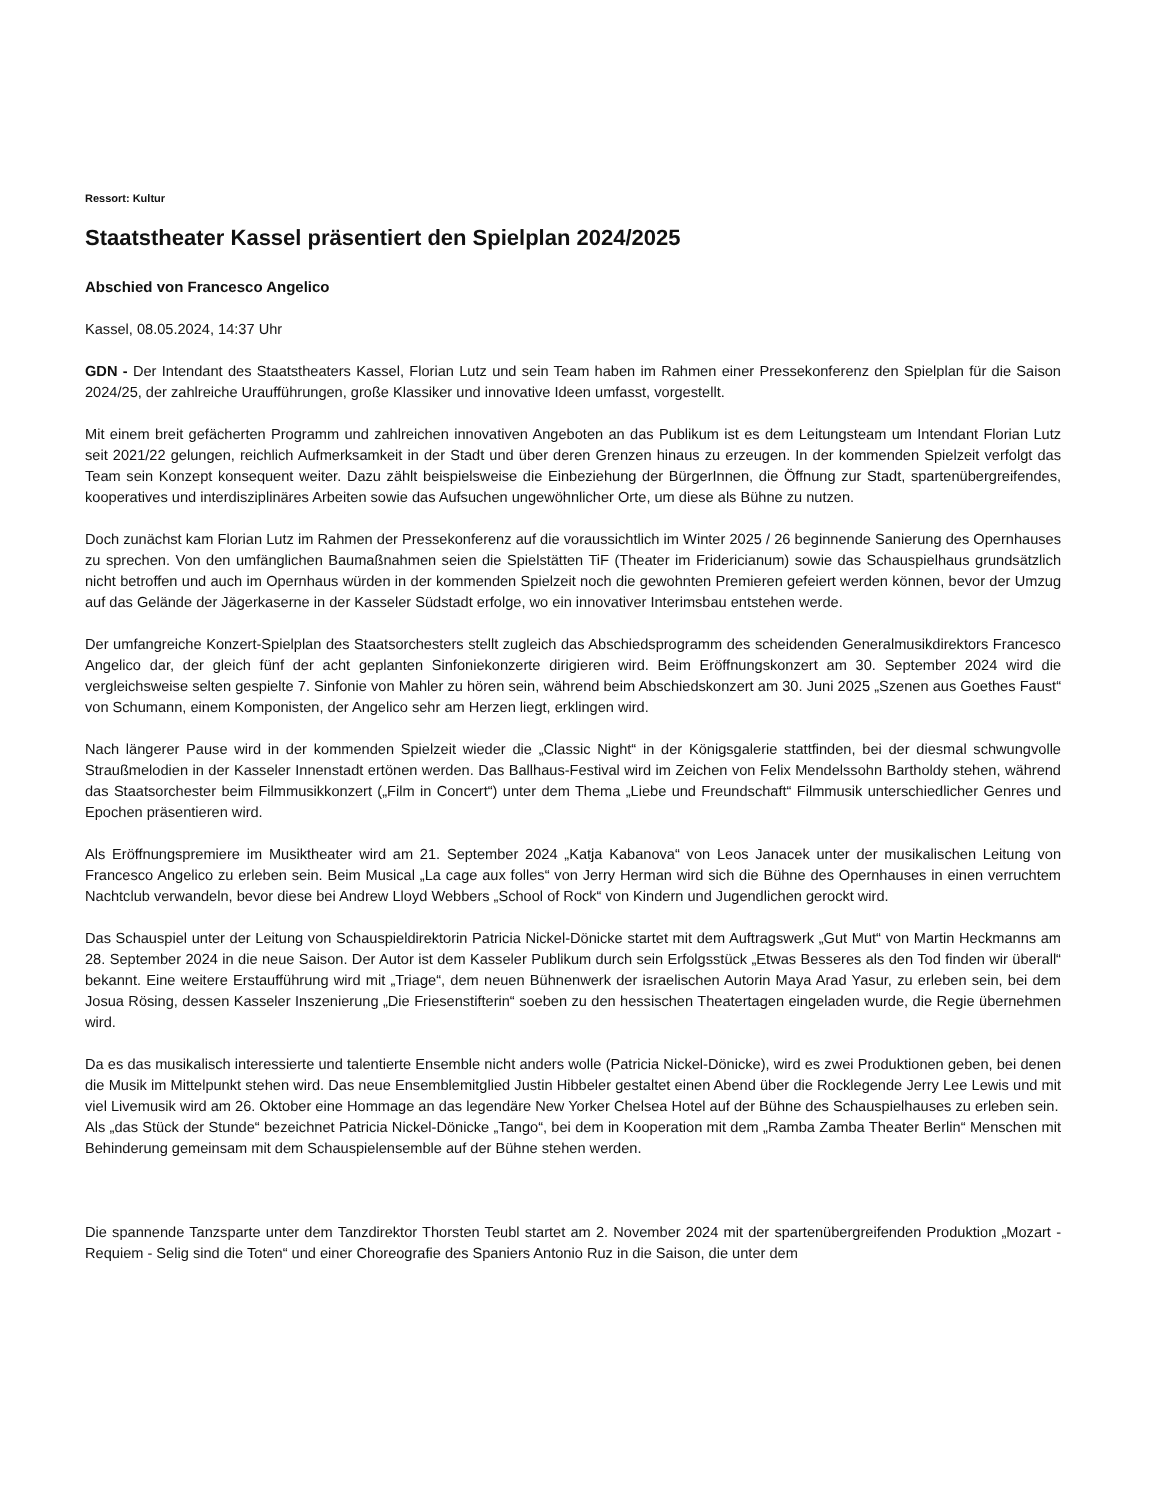Ressort: Kultur
Staatstheater Kassel präsentiert den Spielplan 2024/2025
Abschied von Francesco Angelico
Kassel, 08.05.2024, 14:37 Uhr
GDN - Der Intendant des Staatstheaters Kassel, Florian Lutz und sein Team haben im Rahmen einer Pressekonferenz den Spielplan für die Saison 2024/25, der zahlreiche Uraufführungen, große Klassiker und innovative Ideen umfasst, vorgestellt.
Mit einem breit gefächerten Programm und zahlreichen innovativen Angeboten an das Publikum ist es dem Leitungsteam um Intendant Florian Lutz seit 2021/22 gelungen, reichlich Aufmerksamkeit in der Stadt und über deren Grenzen hinaus zu erzeugen. In der kommenden Spielzeit verfolgt das Team sein Konzept konsequent weiter. Dazu zählt beispielsweise die Einbeziehung der BürgerInnen, die Öffnung zur Stadt, spartenübergreifendes, kooperatives und interdisziplinäres Arbeiten sowie das Aufsuchen ungewöhnlicher Orte, um diese als Bühne zu nutzen.
Doch zunächst kam Florian Lutz im Rahmen der Pressekonferenz auf die voraussichtlich im Winter 2025 / 26 beginnende Sanierung des Opernhauses zu sprechen. Von den umfänglichen Baumaßnahmen seien die Spielstätten TiF (Theater im Fridericianum) sowie das Schauspielhaus grundsätzlich nicht betroffen und auch im Opernhaus würden in der kommenden Spielzeit noch die gewohnten Premieren gefeiert werden können, bevor der Umzug auf das Gelände der Jägerkaserne in der Kasseler Südstadt erfolge, wo ein innovativer Interimsbau entstehen werde.
Der umfangreiche Konzert-Spielplan des Staatsorchesters stellt zugleich das Abschiedsprogramm des scheidenden Generalmusikdirektors Francesco Angelico dar, der gleich fünf der acht geplanten Sinfoniekonzerte dirigieren wird. Beim Eröffnungskonzert am 30. September 2024 wird die vergleichsweise selten gespielte 7. Sinfonie von Mahler zu hören sein, während beim Abschiedskonzert am 30. Juni 2025 „Szenen aus Goethes Faust“ von Schumann, einem Komponisten, der Angelico sehr am Herzen liegt, erklingen wird.
Nach längerer Pause wird in der kommenden Spielzeit wieder die „Classic Night“ in der Königsgalerie stattfinden, bei der diesmal schwungvolle Straußmelodien in der Kasseler Innenstadt ertönen werden. Das Ballhaus-Festival wird im Zeichen von Felix Mendelssohn Bartholdy stehen, während das Staatsorchester beim Filmmusikkonzert („Film in Concert“) unter dem Thema „Liebe und Freundschaft“ Filmmusik unterschiedlicher Genres und Epochen präsentieren wird.
Als Eröffnungspremiere im Musiktheater wird am 21. September 2024 „Katja Kabanova“ von Leos Janacek unter der musikalischen Leitung von Francesco Angelico zu erleben sein. Beim Musical „La cage aux folles“ von Jerry Herman wird sich die Bühne des Opernhauses in einen verruchtem Nachtclub verwandeln, bevor diese bei Andrew Lloyd Webbers „School of Rock“ von Kindern und Jugendlichen gerockt wird.
Das Schauspiel unter der Leitung von Schauspieldirektorin Patricia Nickel-Dönicke startet mit dem Auftragswerk „Gut Mut“ von Martin Heckmanns am 28. September 2024 in die neue Saison. Der Autor ist dem Kasseler Publikum durch sein Erfolgsstück „Etwas Besseres als den Tod finden wir überall“ bekannt. Eine weitere Erstaufführung wird mit „Triage“, dem neuen Bühnenwerk der israelischen Autorin Maya Arad Yasur, zu erleben sein, bei dem Josua Rösing, dessen Kasseler Inszenierung „Die Friesenstifterin“ soeben zu den hessischen Theatertagen eingeladen wurde, die Regie übernehmen wird.
Da es das musikalisch interessierte und talentierte Ensemble nicht anders wolle (Patricia Nickel-Dönicke), wird es zwei Produktionen geben, bei denen die Musik im Mittelpunkt stehen wird. Das neue Ensemblemitglied Justin Hibbeler gestaltet einen Abend über die Rocklegende Jerry Lee Lewis und mit viel Livemusik wird am 26. Oktober eine Hommage an das legendäre New Yorker Chelsea Hotel auf der Bühne des Schauspielhauses zu erleben sein.
Als „das Stück der Stunde“ bezeichnet Patricia Nickel-Dönicke „Tango“, bei dem in Kooperation mit dem „Ramba Zamba Theater Berlin“ Menschen mit Behinderung gemeinsam mit dem Schauspielensemble auf der Bühne stehen werden.
Die spannende Tanzsparte unter dem Tanzdirektor Thorsten Teubl startet am 2. November 2024 mit der spartenübergreifenden Produktion „Mozart - Requiem - Selig sind die Toten“ und einer Choreografie des Spaniers Antonio Ruz in die Saison, die unter dem